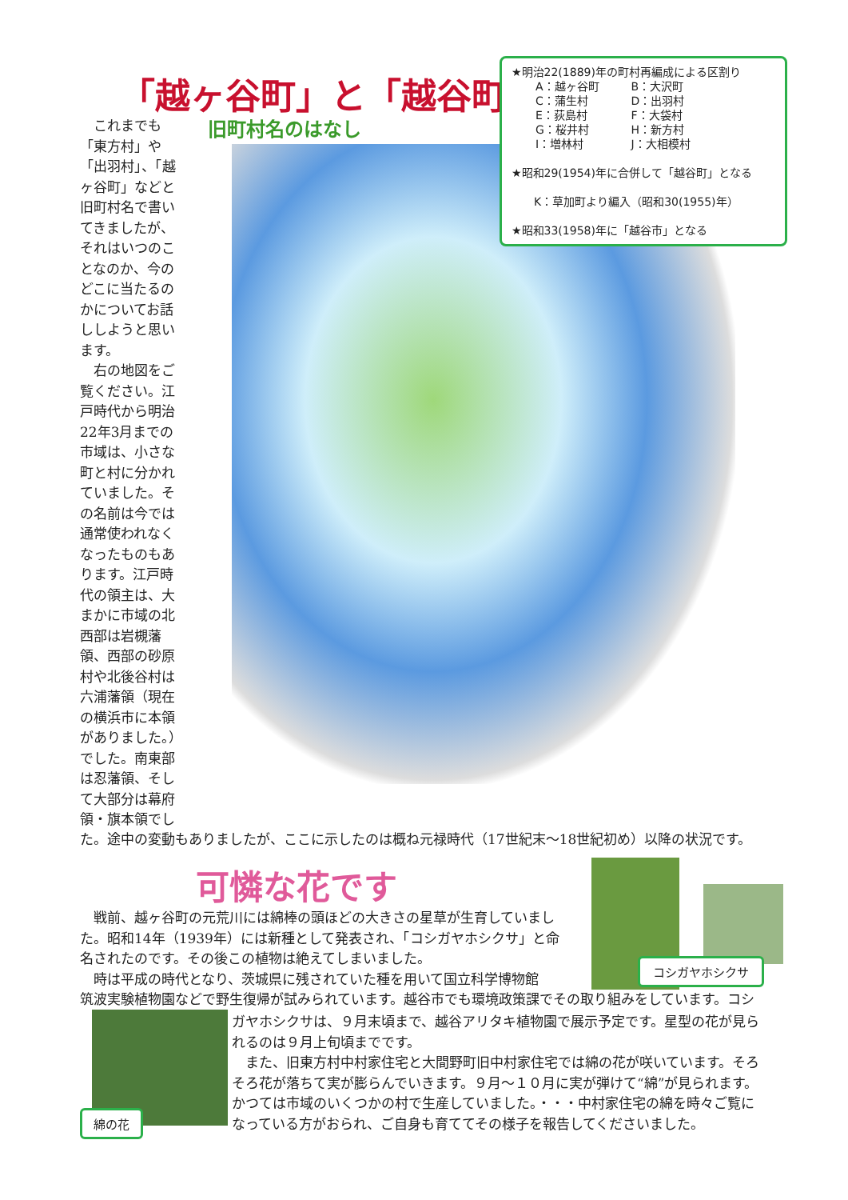「越ヶ谷町」と「越谷町」
旧町村名のはなし
　これまでも「東方村」や「出羽村」、「越ヶ谷町」などと旧町村名で書いてきましたが、それはいつのことなのか、今のどこに当たるのかについてお話ししようと思います。
　右の地図をご覧ください。江戸時代から明治22年3月までの市域は、小さな町と村に分かれていました。その名前は今では通常使われなくなったものもあります。江戸時代の領主は、大まかに市域の北西部は岩槻藩領、西部の砂原村や北後谷村は六浦藩領（現在の横浜市に本領がありました。）でした。南東部は忍藩領、そして大部分は幕府領・旗本領でし
★明治22(1889)年の町村再編成による区割り
| A：越ヶ谷町 | B：大沢町 |
| C：蒲生村 | D：出羽村 |
| E：荻島村 | F：大袋村 |
| G：桜井村 | H：新方村 |
| I：増林村 | J：大相模村 |
★昭和29(1954)年に合併して「越谷町」となる
　　K：草加町より編入（昭和30(1955)年）
★昭和33(1958)年に「越谷市」となる
た。途中の変動もありましたが、ここに示したのは概ね元禄時代（17世紀末～18世紀初め）以降の状況です。
可憐な花です
　戦前、越ヶ谷町の元荒川には綿棒の頭ほどの大きさの星草が生育していました。昭和14年（1939年）には新種として発表され、「コシガヤホシクサ」と命名されたのです。その後この植物は絶えてしまいました。
　時は平成の時代となり、茨城県に残されていた種を用いて国立科学博物館
筑波実験植物園などで野生復帰が試みられています。越谷市でも環境政策課でその取り組みをしています。コシ
ガヤホシクサは、９月末頃まで、越谷アリタキ植物園で展示予定です。星型の花が見られるのは９月上旬頃までです。
　また、旧東方村中村家住宅と大間野町旧中村家住宅では綿の花が咲いています。そろそろ花が落ちて実が膨らんでいきます。９月～１０月に実が弾けて“綿”が見られます。かつては市域のいくつかの村で生産していました。・・・中村家住宅の綿を時々ご覧になっている方がおられ、ご自身も育ててその様子を報告してくださいました。
コシガヤホシクサ
綿の花